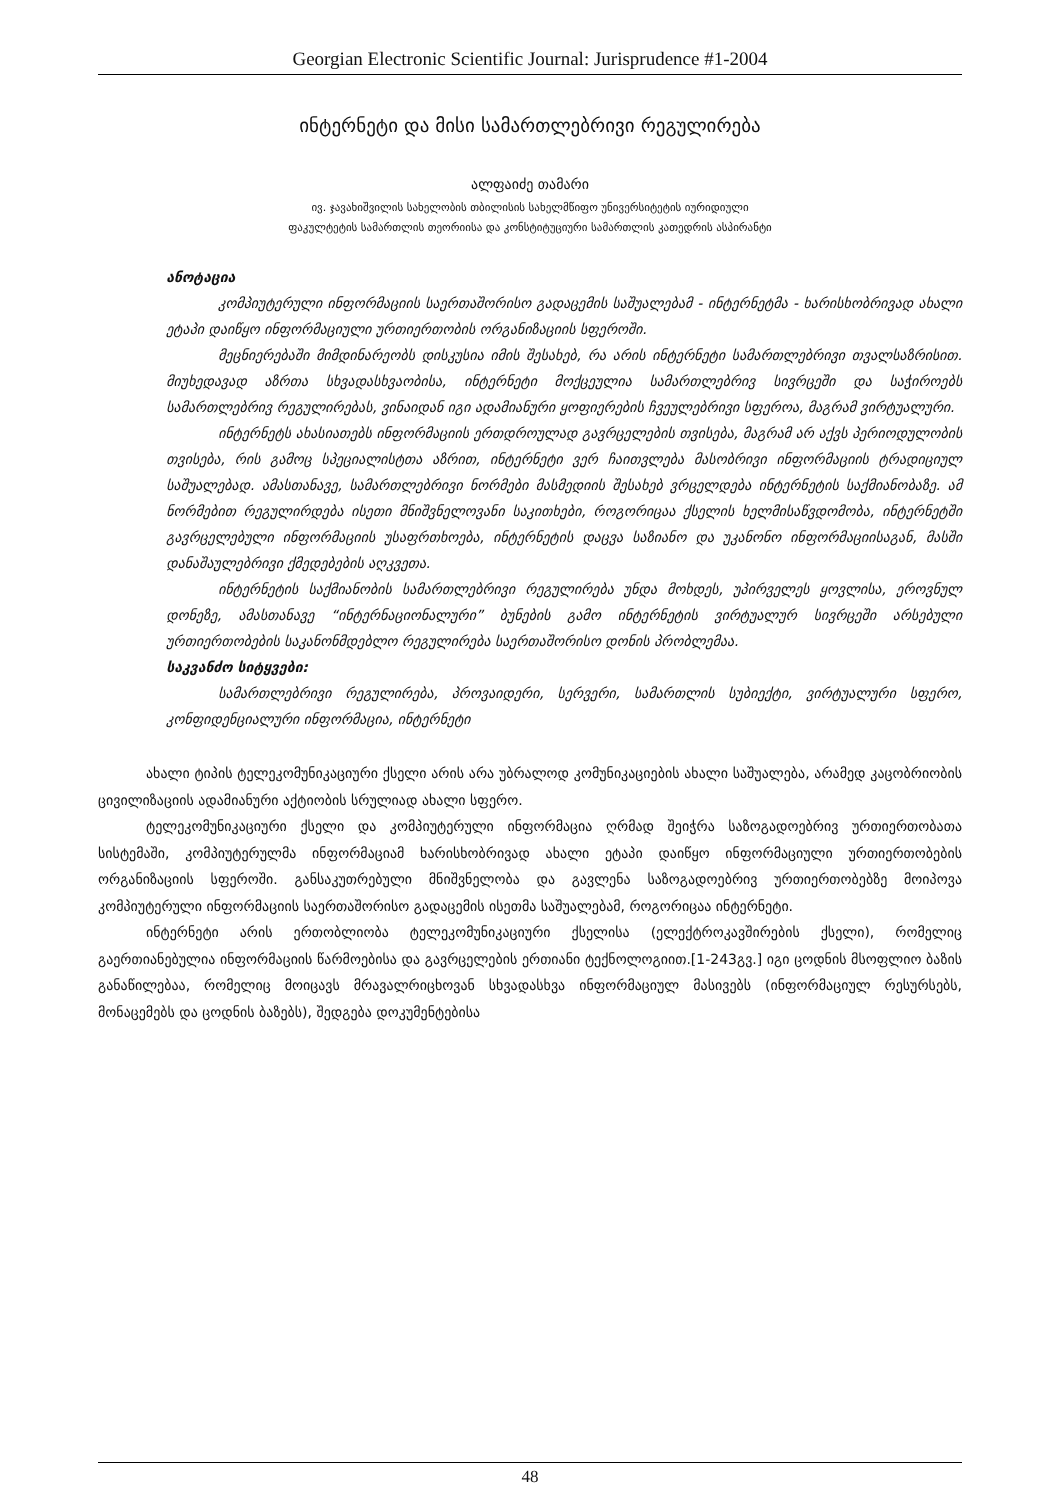Georgian Electronic Scientific Journal: Jurisprudence #1-2004
ინტერნეტი და მისი სამართლებრივი რეგულირება
ალფაიძე თამარი
ივ. ჯავახიშვილის სახელობის თბილისის სახელმწიფო უნივერსიტეტის იურიდიული
ფაკულტეტის სამართლის თეორიისა და კონსტიტუციური სამართლის კათედრის ასპირანტი
ანოტაცია
კომპიუტერული ინფორმაციის საერთაშორისო გადაცემის საშუალებამ - ინტერნეტმა - ხარისხობრივად ახალი ეტაპი დაიწყო ინფორმაციული ურთიერთობის ორგანიზაციის სფეროში.
მეცნიერებაში მიმდინარეობს დისკუსია იმის შესახებ, რა არის ინტერნეტი სამართლებრივი თვალსაზრისით. მიუხედავად აზრთა სხვადასხვაობისა, ინტერნეტი მოქცეულია სამართლებრივ სივრცეში და საჭიროებს სამართლებრივ რეგულირებას, ვინაიდან იგი ადამიანური ყოფიერების ჩვეულებრივი სფეროა, მაგრამ ვირტუალური.
ინტერნეტს ახასიათებს ინფორმაციის ერთდროულად გავრცელების თვისება, მაგრამ არ აქვს პერიოდულობის თვისება, რის გამოც სპეციალისტთა აზრით, ინტერნეტი ვერ ჩაითვლება მასობრივი ინფორმაციის ტრადიციულ საშუალებად. ამასთანავე, სამართლებრივი ნორმები მასმედიის შესახებ ვრცელდება ინტერნეტის საქმიანობაზე. ამ ნორმებით რეგულირდება ისეთი მნიშვნელოვანი საკითხები, როგორიცაა ქსელის ხელმისაწვდომობა, ინტერნეტში გავრცელებული ინფორმაციის უსაფრთხოება, ინტერნეტის დაცვა საზიანო და უკანონო ინფორმაციისაგან, მასში დანაშაულებრივი ქმედებების აღკვეთა.
ინტერნეტის საქმიანობის სამართლებრივი რეგულირება უნდა მოხდეს, უპირველეს ყოვლისა, ეროვნულ დონეზე, ამასთანავე “ინტერნაციონალური” ბუნების გამო ინტერნეტის ვირტუალურ სივრცეში არსებული ურთიერთობების საკანონმდებლო რეგულირება საერთაშორისო დონის პრობლემაა.
საკვანძო სიტყვები:
სამართლებრივი რეგულირება, პროვაიდერი, სერვერი, სამართლის სუბიექტი, ვირტუალური სფერო, კონფიდენციალური ინფორმაცია, ინტერნეტი
ახალი ტიპის ტელეკომუნიკაციური ქსელი არის არა უბრალოდ კომუნიკაციების ახალი საშუალება, არამედ კაცობრიობის ცივილიზაციის ადამიანური აქტიობის სრულიად ახალი სფერო.
ტელეკომუნიკაციური ქსელი და კომპიუტერული ინფორმაცია ღრმად შეიჭრა საზოგადოებრივ ურთიერთობათა სისტემაში, კომპიუტერულმა ინფორმაციამ ხარისხობრივად ახალი ეტაპი დაიწყო ინფორმაციული ურთიერთობების ორგანიზაციის სფეროში. განსაკუთრებული მნიშვნელობა და გავლენა საზოგადოებრივ ურთიერთობებზე მოიპოვა კომპიუტერული ინფორმაციის საერთაშორისო გადაცემის ისეთმა საშუალებამ, როგორიცაა ინტერნეტი.
ინტერნეტი არის ერთობლიობა ტელეკომუნიკაციური ქსელისა (ელექტროკავშირების ქსელი), რომელიც გაერთიანებულია ინფორმაციის წარმოებისა და გავრცელების ერთიანი ტექნოლოგიით.[1-243გვ.] იგი ცოდნის მსოფლიო ბაზის განაწილებაა, რომელიც მოიცავს მრავალრიცხოვან სხვადასხვა ინფორმაციულ მასივებს (ინფორმაციულ რესურსებს, მონაცემებს და ცოდნის ბაზებს), შედგება დოკუმენტებისა
48